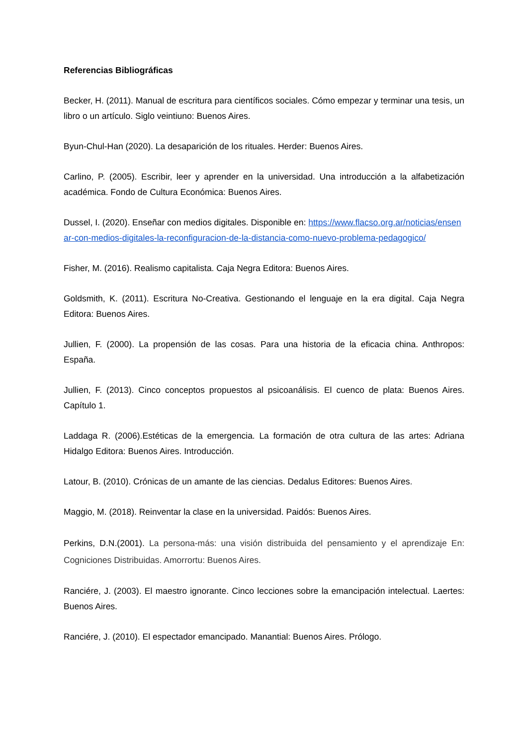Referencias Bibliográficas
Becker, H. (2011). Manual de escritura para científicos sociales. Cómo empezar y terminar una tesis, un libro o un artículo. Siglo veintiuno: Buenos Aires.
Byun-Chul-Han (2020). La desaparición de los rituales. Herder: Buenos Aires.
Carlino, P. (2005). Escribir, leer y aprender en la universidad. Una introducción a la alfabetización académica. Fondo de Cultura Económica: Buenos Aires.
Dussel, I. (2020). Enseñar con medios digitales. Disponible en: https://www.flacso.org.ar/noticias/ensenar-con-medios-digitales-la-reconfiguracion-de-la-distancia-como-nuevo-problema-pedagogico/
Fisher, M. (2016). Realismo capitalista. Caja Negra Editora: Buenos Aires.
Goldsmith, K. (2011). Escritura No-Creativa. Gestionando el lenguaje en la era digital. Caja Negra Editora: Buenos Aires.
Jullien, F. (2000). La propensión de las cosas. Para una historia de la eficacia china. Anthropos: España.
Jullien, F. (2013). Cinco conceptos propuestos al psicoanálisis. El cuenco de plata: Buenos Aires. Capítulo 1.
Laddaga R. (2006).Estéticas de la emergencia. La formación de otra cultura de las artes: Adriana Hidalgo Editora: Buenos Aires. Introducción.
Latour, B. (2010). Crónicas de un amante de las ciencias. Dedalus Editores: Buenos Aires.
Maggio, M. (2018). Reinventar la clase en la universidad. Paidós: Buenos Aires.
Perkins, D.N.(2001). La persona-más: una visión distribuida del pensamiento y el aprendizaje En: Cogniciones Distribuidas. Amorrortu: Buenos Aires.
Ranciére, J. (2003). El maestro ignorante. Cinco lecciones sobre la emancipación intelectual. Laertes: Buenos Aires.
Ranciére, J. (2010). El espectador emancipado. Manantial: Buenos Aires. Prólogo.